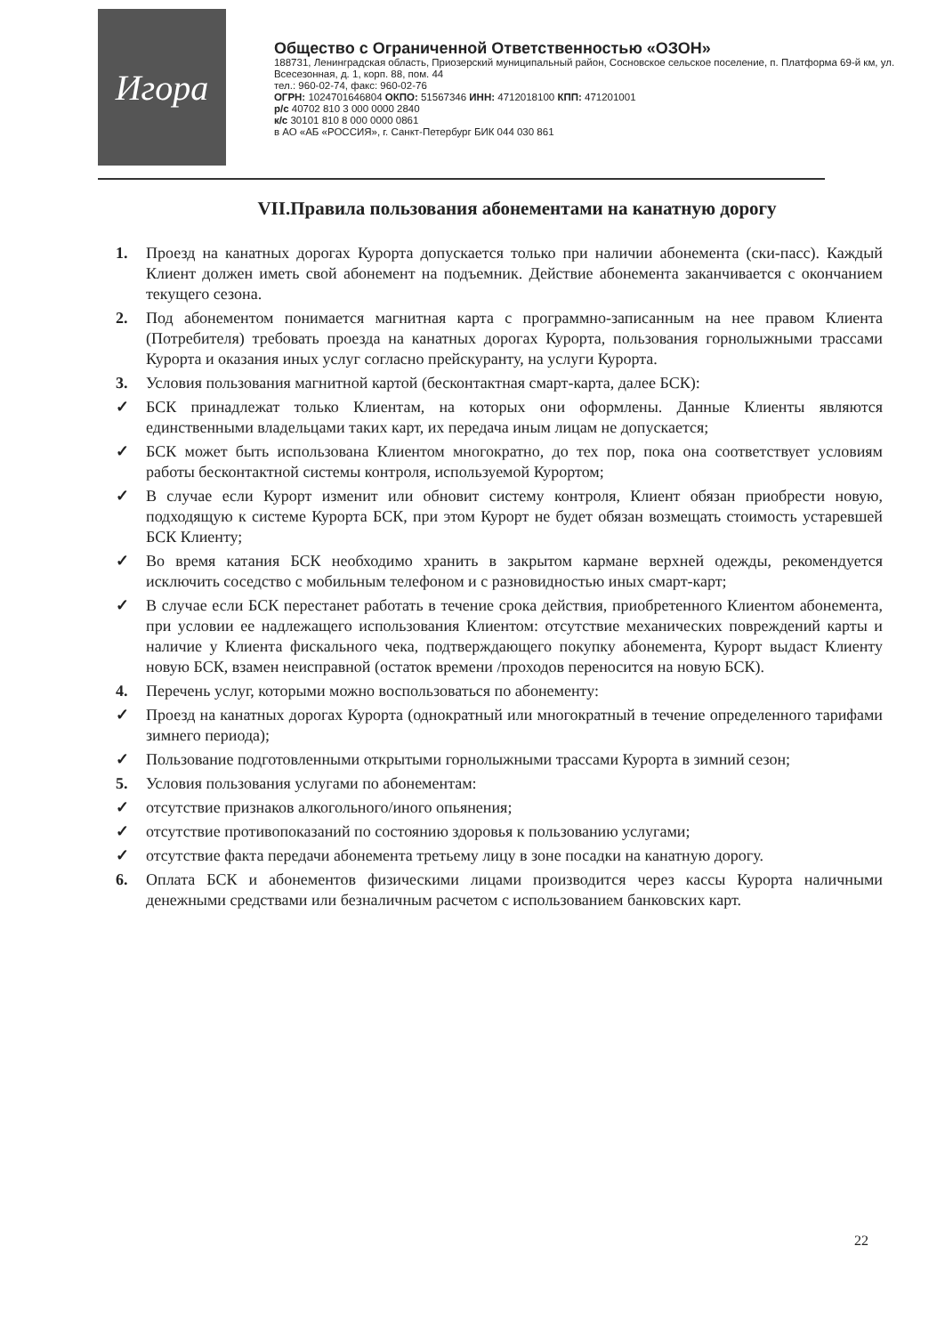Игора
Общество с Ограниченной Ответственностью «ОЗОН»
188731, Ленинградская область, Приозерский муниципальный район, Сосновское сельское поселение, п. Платформа 69-й км, ул. Всесезонная, д. 1, корп. 88, пом. 44
тел.: 960-02-74, факс: 960-02-76
ОГРН: 1024701646804 ОКПО: 51567346 ИНН: 4712018100 КПП: 471201001
р/с 40702 810 3 000 0000 2840
к/с 30101 810 8 000 0000 0861
в АО «АБ «РОССИЯ», г. Санкт-Петербург БИК 044 030 861
VII.Правила пользования абонементами на канатную дорогу
1. Проезд на канатных дорогах Курорта допускается только при наличии абонемента (ски-пасс). Каждый Клиент должен иметь свой абонемент на подъемник. Действие абонемента заканчивается с окончанием текущего сезона.
2. Под абонементом понимается магнитная карта с программно-записанным на нее правом Клиента (Потребителя) требовать проезда на канатных дорогах Курорта, пользования горнолыжными трассами Курорта и оказания иных услуг согласно прейскуранту, на услуги Курорта.
3. Условия пользования магнитной картой (бесконтактная смарт-карта, далее БСК):
✓ БСК принадлежат только Клиентам, на которых они оформлены. Данные Клиенты являются единственными владельцами таких карт, их передача иным лицам не допускается;
✓ БСК может быть использована Клиентом многократно, до тех пор, пока она соответствует условиям работы бесконтактной системы контроля, используемой Курортом;
✓ В случае если Курорт изменит или обновит систему контроля, Клиент обязан приобрести новую, подходящую к системе Курорта БСК, при этом Курорт не будет обязан возмещать стоимость устаревшей БСК Клиенту;
✓ Во время катания БСК необходимо хранить в закрытом кармане верхней одежды, рекомендуется исключить соседство с мобильным телефоном и с разновидностью иных смарт-карт;
✓ В случае если БСК перестанет работать в течение срока действия, приобретенного Клиентом абонемента, при условии ее надлежащего использования Клиентом: отсутствие механических повреждений карты и наличие у Клиента фискального чека, подтверждающего покупку абонемента, Курорт выдаст Клиенту новую БСК, взамен неисправной (остаток времени /проходов переносится на новую БСК).
4. Перечень услуг, которыми можно воспользоваться по абонементу:
✓ Проезд на канатных дорогах Курорта (однократный или многократный в течение определенного тарифами зимнего периода);
✓ Пользование подготовленными открытыми горнолыжными трассами Курорта в зимний сезон;
5. Условия пользования услугами по абонементам:
✓ отсутствие признаков алкогольного/иного опьянения;
✓ отсутствие противопоказаний по состоянию здоровья к пользованию услугами;
✓ отсутствие факта передачи абонемента третьему лицу в зоне посадки на канатную дорогу.
6. Оплата БСК и абонементов физическими лицами производится через кассы Курорта наличными денежными средствами или безналичным расчетом с использованием банковских карт.
22